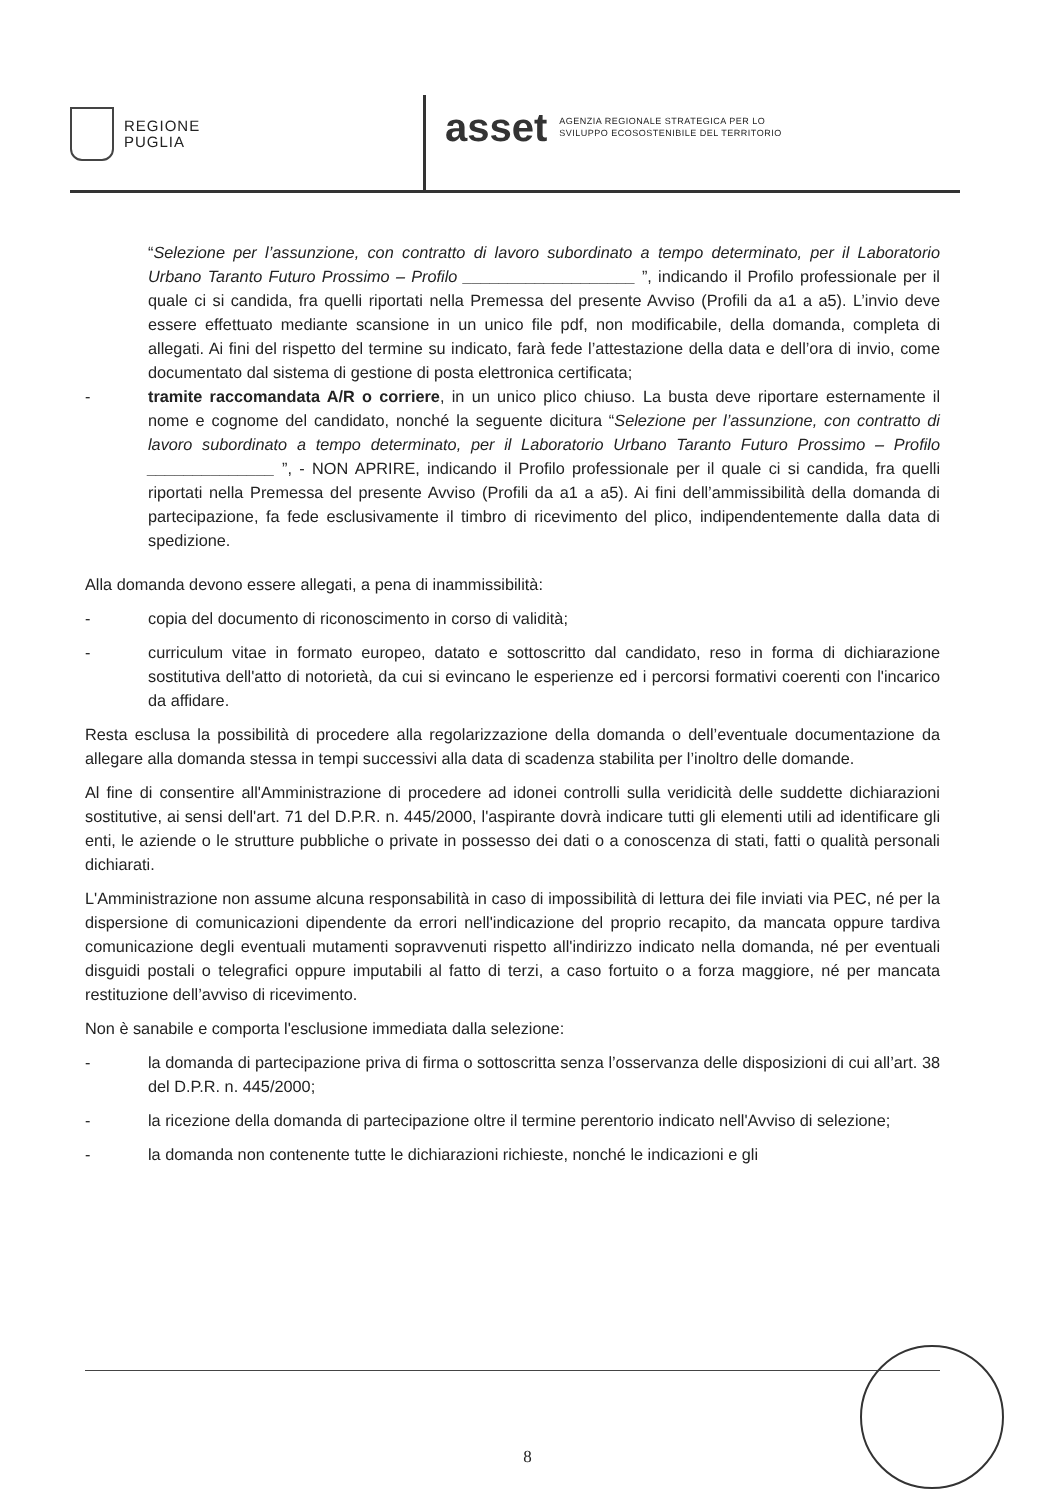REGIONE
PUGLIA
asset AGENZIA REGIONALE STRATEGICA PER LO
SVILUPPO ECOSOSTENIBILE DEL TERRITORIO
“Selezione per l’assunzione, con contratto di lavoro subordinato a tempo determinato, per il Laboratorio Urbano Taranto Futuro Prossimo – Profilo ___________________ ”, indicando il Profilo professionale per il quale ci si candida, fra quelli riportati nella Premessa del presente Avviso (Profili da a1 a a5). L’invio deve essere effettuato mediante scansione in un unico file pdf, non modificabile, della domanda, completa di allegati. Ai fini del rispetto del termine su indicato, farà fede l’attestazione della data e dell’ora di invio, come documentato dal sistema di gestione di posta elettronica certificata;
- tramite raccomandata A/R o corriere, in un unico plico chiuso. La busta deve riportare esternamente il nome e cognome del candidato, nonché la seguente dicitura “Selezione per l’assunzione, con contratto di lavoro subordinato a tempo determinato, per il Laboratorio Urbano Taranto Futuro Prossimo – Profilo ______________ ”, - NON APRIRE, indicando il Profilo professionale per il quale ci si candida, fra quelli riportati nella Premessa del presente Avviso (Profili da a1 a a5). Ai fini dell’ammissibilità della domanda di partecipazione, fa fede esclusivamente il timbro di ricevimento del plico, indipendentemente dalla data di spedizione.
Alla domanda devono essere allegati, a pena di inammissibilità:
- copia del documento di riconoscimento in corso di validità;
- curriculum vitae in formato europeo, datato e sottoscritto dal candidato, reso in forma di dichiarazione sostitutiva dell'atto di notorietà, da cui si evincano le esperienze ed i percorsi formativi coerenti con l'incarico da affidare.
Resta esclusa la possibilità di procedere alla regolarizzazione della domanda o dell’eventuale documentazione da allegare alla domanda stessa in tempi successivi alla data di scadenza stabilita per l’inoltro delle domande.
Al fine di consentire all'Amministrazione di procedere ad idonei controlli sulla veridicità delle suddette dichiarazioni sostitutive, ai sensi dell'art. 71 del D.P.R. n. 445/2000, l'aspirante dovrà indicare tutti gli elementi utili ad identificare gli enti, le aziende o le strutture pubbliche o private in possesso dei dati o a conoscenza di stati, fatti o qualità personali dichiarati.
L'Amministrazione non assume alcuna responsabilità in caso di impossibilità di lettura dei file inviati via PEC, né per la dispersione di comunicazioni dipendente da errori nell'indicazione del proprio recapito, da mancata oppure tardiva comunicazione degli eventuali mutamenti sopravvenuti rispetto all'indirizzo indicato nella domanda, né per eventuali disguidi postali o telegrafici oppure imputabili al fatto di terzi, a caso fortuito o a forza maggiore, né per mancata restituzione dell’avviso di ricevimento.
Non è sanabile e comporta l'esclusione immediata dalla selezione:
- la domanda di partecipazione priva di firma o sottoscritta senza l’osservanza delle disposizioni di cui all’art. 38 del D.P.R. n. 445/2000;
- la ricezione della domanda di partecipazione oltre il termine perentorio indicato nell'Avviso di selezione;
- la domanda non contenente tutte le dichiarazioni richieste, nonché le indicazioni e gli
8